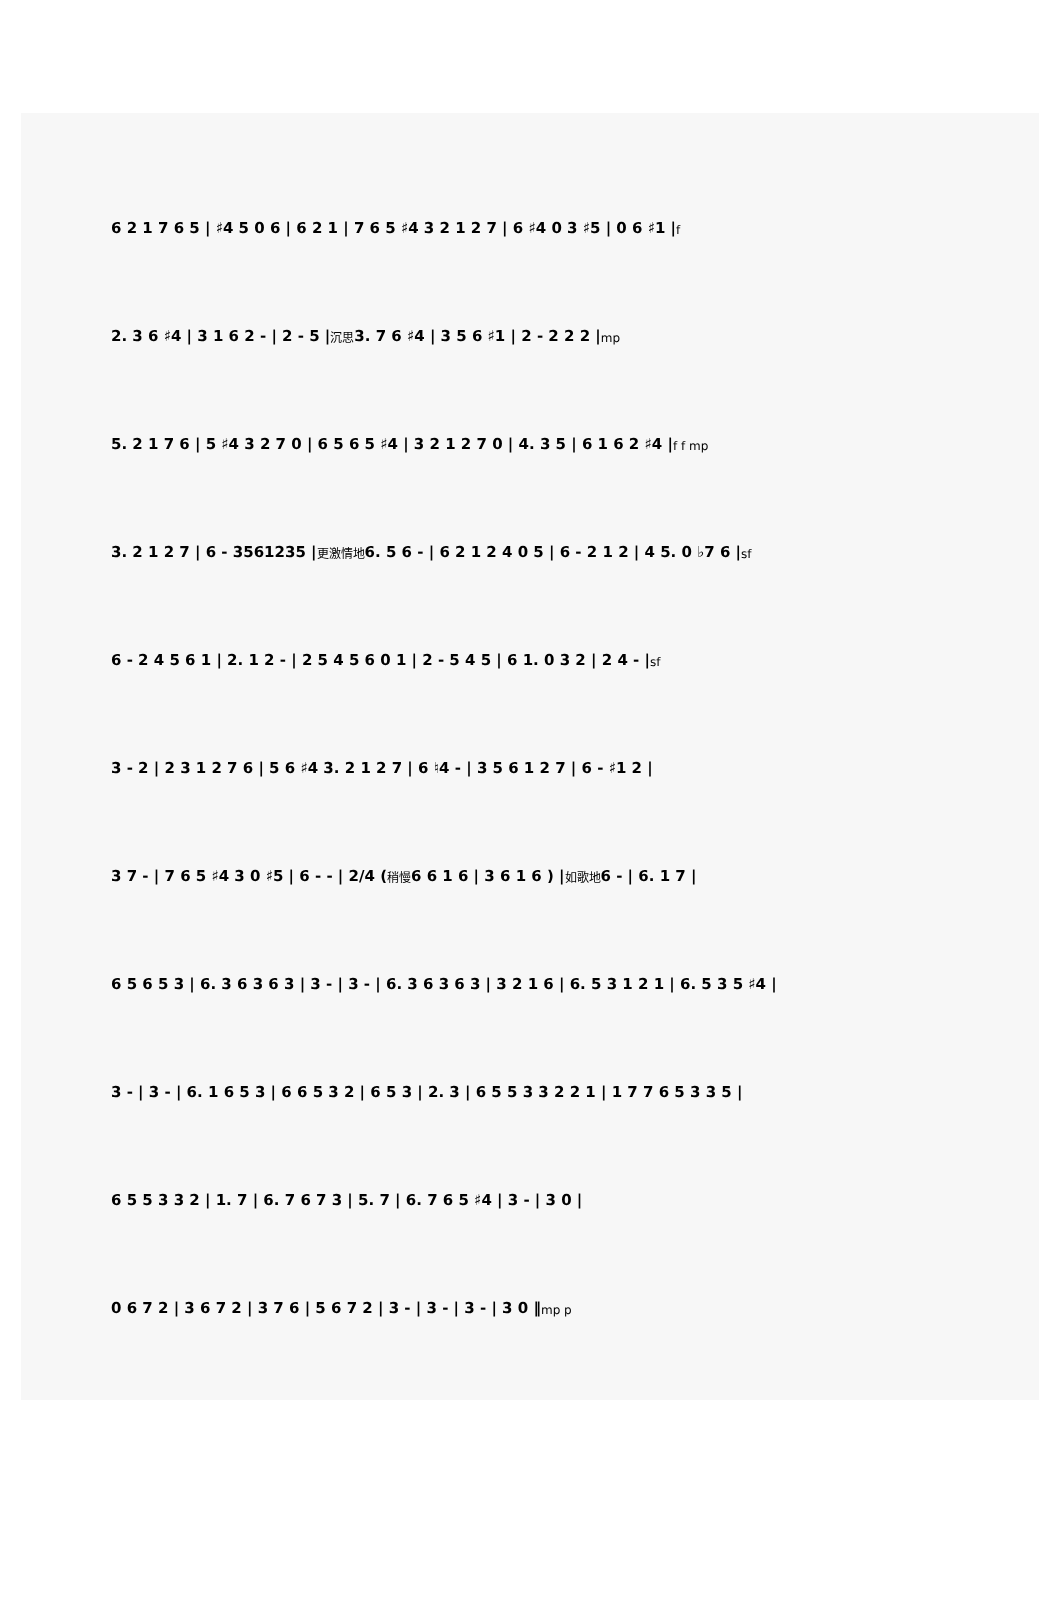6 2 1 7 6 5 | ♯4 5 0 6 | 6 2 1 | 7 6 5 ♯4 3 2 1 2 7 | 6 ♯4 0 3 ♯5 | 0 6 ♯1 | f
2. 3 6 ♯4 | 3 1 6 2 - | 2 - 5 | 沉思 3. 7 6 ♯4 | 3 5 6 ♯1 | 2 - 2 2 2 | mp
5. 2 1 7 6 | 5 ♯4 3 2 7 0 | 6 5 6 5 ♯4 | 3 2 1 2 7 0 | 4. 3 5 | 6 1 6 2 ♯4 | f f mp
3. 2 1 2 7 | 6 - 3561235 | 更激情地 6. 5 6 - | 6 2 1 2 4 0 5 | 6 - 2 1 2 | 4 5. 0 ♭7 6 | sf
6 - 2 4 5 6 1 | 2. 1 2 - | 2 5 4 5 6 0 1 | 2 - 5 4 5 | 6 1. 0 3 2 | 2 4 - | sf
3 - 2 | 2 3 1 2 7 6 | 5 6 ♯4 3. 2 1 2 7 | 6 ♮4 - | 3 5 6 1 2 7 | 6 - ♯1 2 |
3 7 - | 7 6 5 ♯4 3 0 ♯5 | 6 - - | 2/4 ( 稍慢 6 6 1 6 | 3 6 1 6 ) | 如歌地 6 - | 6. 1 7 |
6 5 6 5 3 | 6. 3 6 3 6 3 | 3 - | 3 - | 6. 3 6 3 6 3 | 3 2 1 6 | 6. 5 3 1 2 1 | 6. 5 3 5 ♯4 |
3 - | 3 - | 6. 1 6 5 3 | 6 6 5 3 2 | 6 5 3 | 2. 3 | 6 5 5 3 3 2 2 1 | 1 7 7 6 5 3 3 5 |
6 5 5 3 3 2 | 1. 7 | 6. 7 6 7 3 | 5. 7 | 6. 7 6 5 ♯4 | 3 - | 3 0 |
0 6 7 2 | 3 6 7 2 | 3 7 6 | 5 6 7 2 | 3 - | 3 - | 3 - | 3 0 ‖ mp p